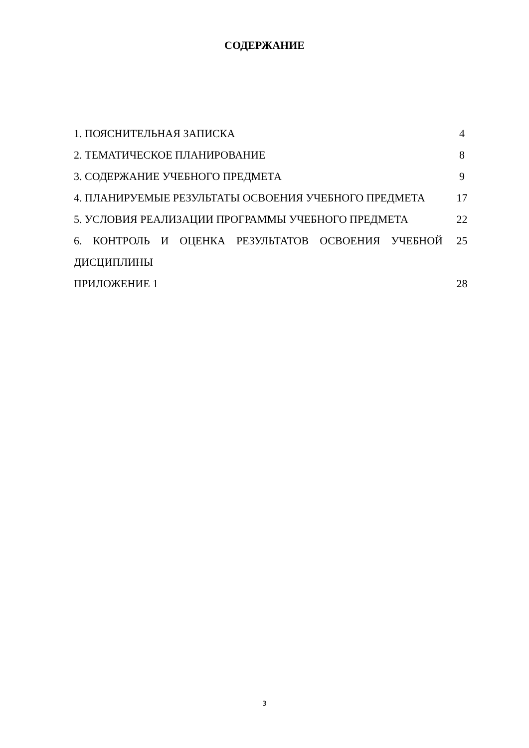СОДЕРЖАНИЕ
| 1. ПОЯСНИТЕЛЬНАЯ ЗАПИСКА | 4 |
| 2. ТЕМАТИЧЕСКОЕ ПЛАНИРОВАНИЕ | 8 |
| 3. СОДЕРЖАНИЕ УЧЕБНОГО ПРЕДМЕТА | 9 |
| 4. ПЛАНИРУЕМЫЕ РЕЗУЛЬТАТЫ ОСВОЕНИЯ УЧЕБНОГО ПРЕДМЕТА | 17 |
| 5. УСЛОВИЯ РЕАЛИЗАЦИИ ПРОГРАММЫ УЧЕБНОГО ПРЕДМЕТА | 22 |
| 6. КОНТРОЛЬ И ОЦЕНКА РЕЗУЛЬТАТОВ ОСВОЕНИЯ УЧЕБНОЙ ДИСЦИПЛИНЫ | 25 |
| ПРИЛОЖЕНИЕ 1 | 28 |
3